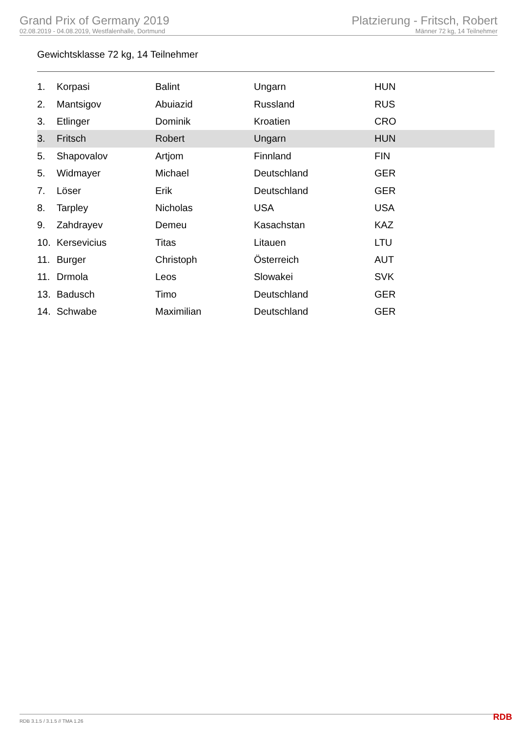Grand Prix of Germany 2019
02.08.2019 - 04.08.2019, Westfalenhalle, Dortmund
Platzierung - Fritsch, Robert
Männer 72 kg, 14 Teilnehmer
Gewichtsklasse 72 kg, 14 Teilnehmer
| 1. | Korpasi | Balint | Ungarn | HUN |
| 2. | Mantsigov | Abuiazid | Russland | RUS |
| 3. | Etlinger | Dominik | Kroatien | CRO |
| 3. | Fritsch | Robert | Ungarn | HUN |
| 5. | Shapovalov | Artjom | Finnland | FIN |
| 5. | Widmayer | Michael | Deutschland | GER |
| 7. | Löser | Erik | Deutschland | GER |
| 8. | Tarpley | Nicholas | USA | USA |
| 9. | Zahdrayev | Demeu | Kasachstan | KAZ |
| 10. | Kersevicius | Titas | Litauen | LTU |
| 11. | Burger | Christoph | Österreich | AUT |
| 11. | Drmola | Leos | Slowakei | SVK |
| 13. | Badusch | Timo | Deutschland | GER |
| 14. | Schwabe | Maximilian | Deutschland | GER |
RDB 3.1.5 / 3.1.5 // TMA 1.26 RDB